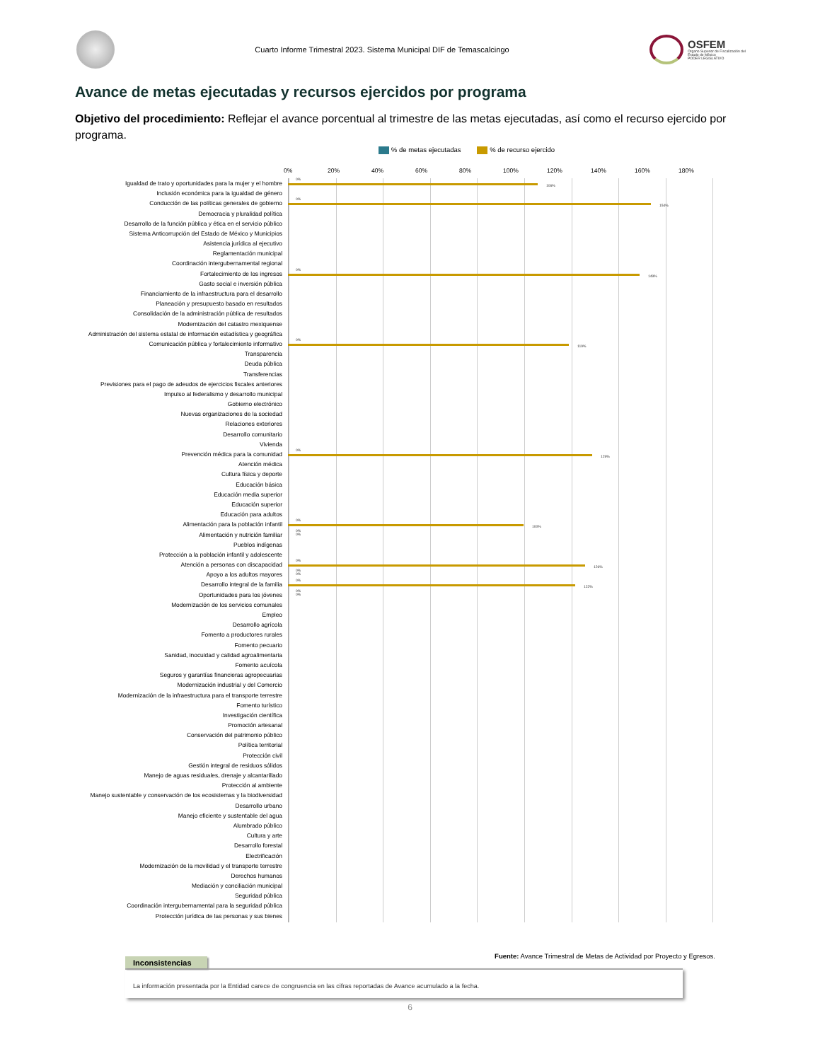Cuarto Informe Trimestral 2023. Sistema Municipal DIF de Temascalcingo
OSFEM
Órgano Superior de Fiscalización del Estado de México
PODER LEGISLATIVO
Avance de metas ejecutadas y recursos ejercidos por programa
Objetivo del procedimiento: Reflejar el avance porcentual al trimestre de las metas ejecutadas, así como el recurso ejercido por programa.
% de metas ejecutadas % de recurso ejercido
0% 20% 40% 60% 80% 100% 120% 140% 160% 180%
Igualdad de trato y oportunidades para la mujer y el hombre
0%
106%
Inclusión económica para la igualdad de género
Conducción de las políticas generales de gobierno
0%
154%
Democracia y pluralidad política
Desarrollo de la función pública y ética en el servicio público
Sistema Anticorrupción del Estado de México y Municipios
Asistencia jurídica al ejecutivo
Reglamentación municipal
Coordinación intergubernamental regional
Fortalecimiento de los ingresos
0%
149%
Gasto social e inversión pública
Financiamiento de la infraestructura para el desarrollo
Planeación y presupuesto basado en resultados
Consolidación de la administración pública de resultados
Modernización del catastro mexiquense
Administración del sistema estatal de información estadística y geográfica
Comunicación pública y fortalecimiento informativo
0%
119%
Transparencia
Deuda pública
Transferencias
Previsiones para el pago de adeudos de ejercicios fiscales anteriores
Impulso al federalismo y desarrollo municipal
Gobierno electrónico
Nuevas organizaciones de la sociedad
Relaciones exteriores
Desarrollo comunitario
Vivienda
Prevención médica para la comunidad
0%
129%
Atención médica
Cultura física y deporte
Educación básica
Educación media superior
Educación superior
Educación para adultos
Alimentación para la población infantil
0%
100%
Alimentación y nutrición familiar
0%
0%
Pueblos indígenas
Protección a la población infantil y adolescente
Atención a personas con discapacidad
0%
126%
Apoyo a los adultos mayores
0%
0%
Desarrollo integral de la familia
0%
122%
Oportunidades para los jóvenes
0%
0%
Modernización de los servicios comunales
Empleo
Desarrollo agrícola
Fomento a productores rurales
Fomento pecuario
Sanidad, inocuidad y calidad agroalimentaria
Fomento acuícola
Seguros y garantías financieras agropecuarias
Modernización industrial y del Comercio
Modernización de la infraestructura para el transporte terrestre
Fomento turístico
Investigación científica
Promoción artesanal
Conservación del patrimonio público
Política territorial
Protección civil
Gestión integral de residuos sólidos
Manejo de aguas residuales, drenaje y alcantarillado
Protección al ambiente
Manejo sustentable y conservación de los ecosistemas y la biodiversidad
Desarrollo urbano
Manejo eficiente y sustentable del agua
Alumbrado público
Cultura y arte
Desarrollo forestal
Electrificación
Modernización de la movilidad y el transporte terrestre
Derechos humanos
Mediación y conciliación municipal
Seguridad pública
Coordinación intergubernamental para la seguridad pública
Protección jurídica de las personas y sus bienes
Fuente: Avance Trimestral de Metas de Actividad por Proyecto y Egresos.
Inconsistencias
La información presentada por la Entidad carece de congruencia en las cifras reportadas de Avance acumulado a la fecha.
6